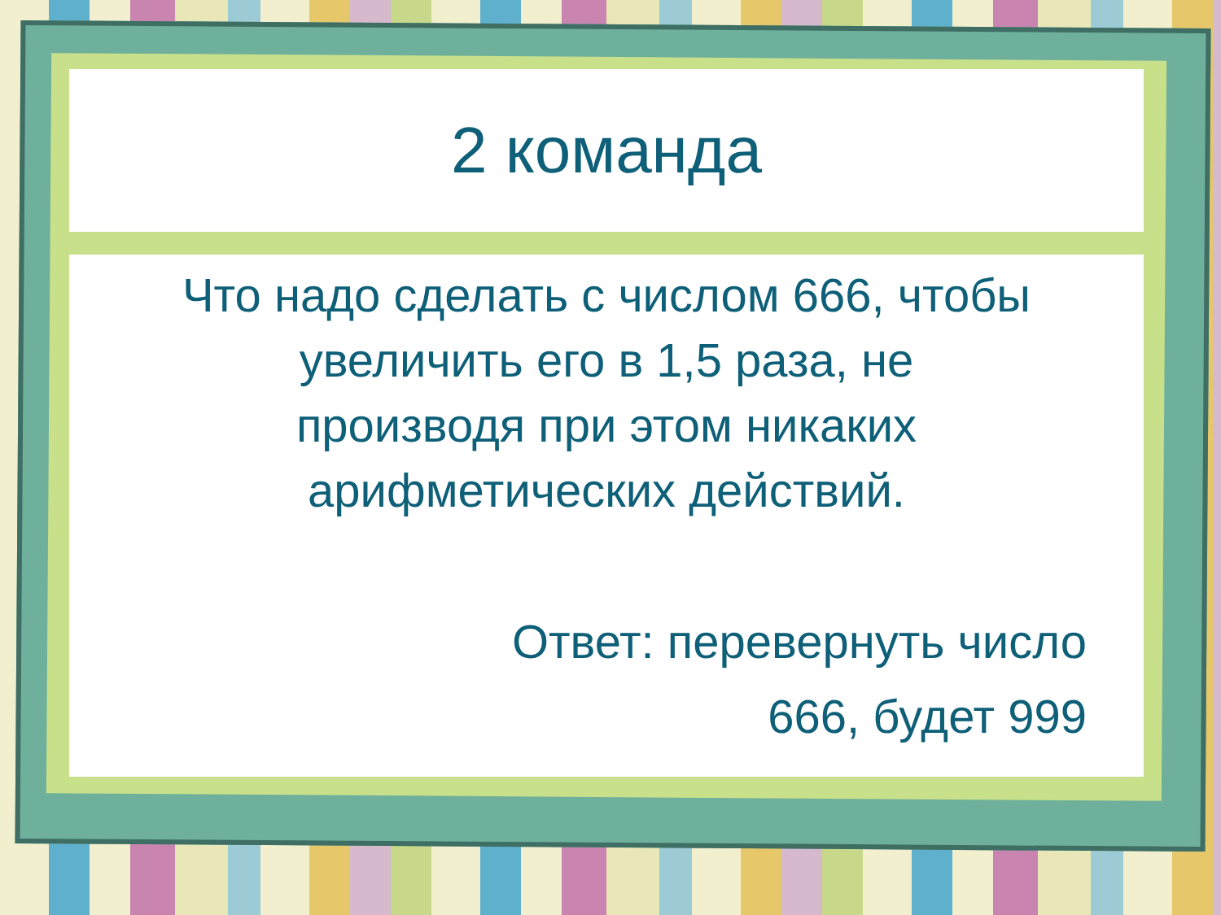2 команда
Что надо сделать с числом 666, чтобы
увеличить его в 1,5 раза, не
производя при этом никаких
арифметических действий.
Ответ: перевернуть число
666, будет 999